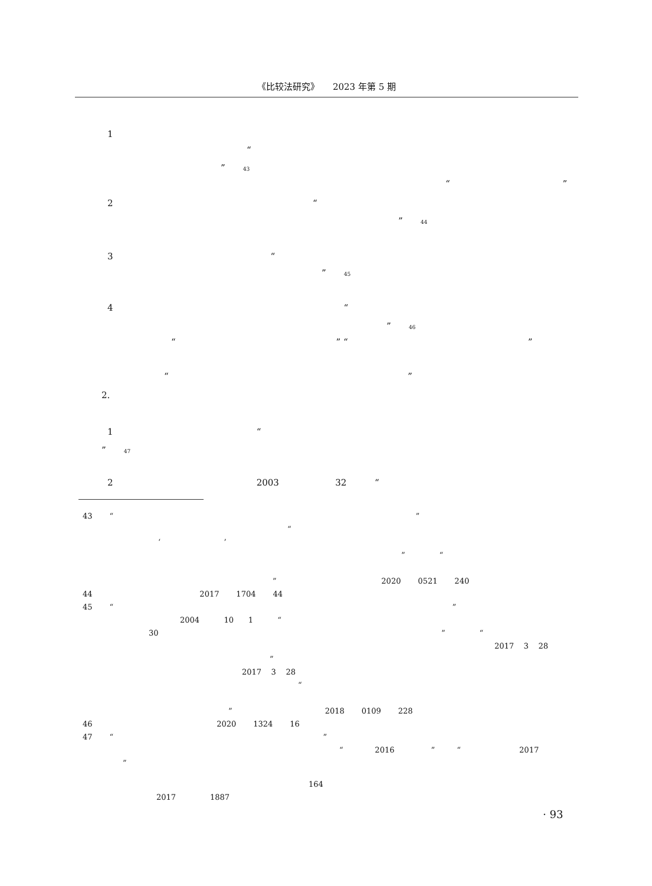《比较法研究》　　2023 年第 5 期
1
“
”　　43
“ ”
2 “
”　　44
3 “
”　　45
4 “
”　　46
“ ” “ ”
“ ”
2.
1 “
”　　47
2 2003 32 “
43 “ ”
“
‘ ’
” “
” 2020 0521 240
44 2017 1704 44
45 “ ”
2004 10 1 “
30 ” “
2017 3 28
”
2017 3 28
“
” 2018 0109 228
46 2020 1324 16
47 “ ”
“ 2016 ” “ 2017
”
164
2017 1887
· 93